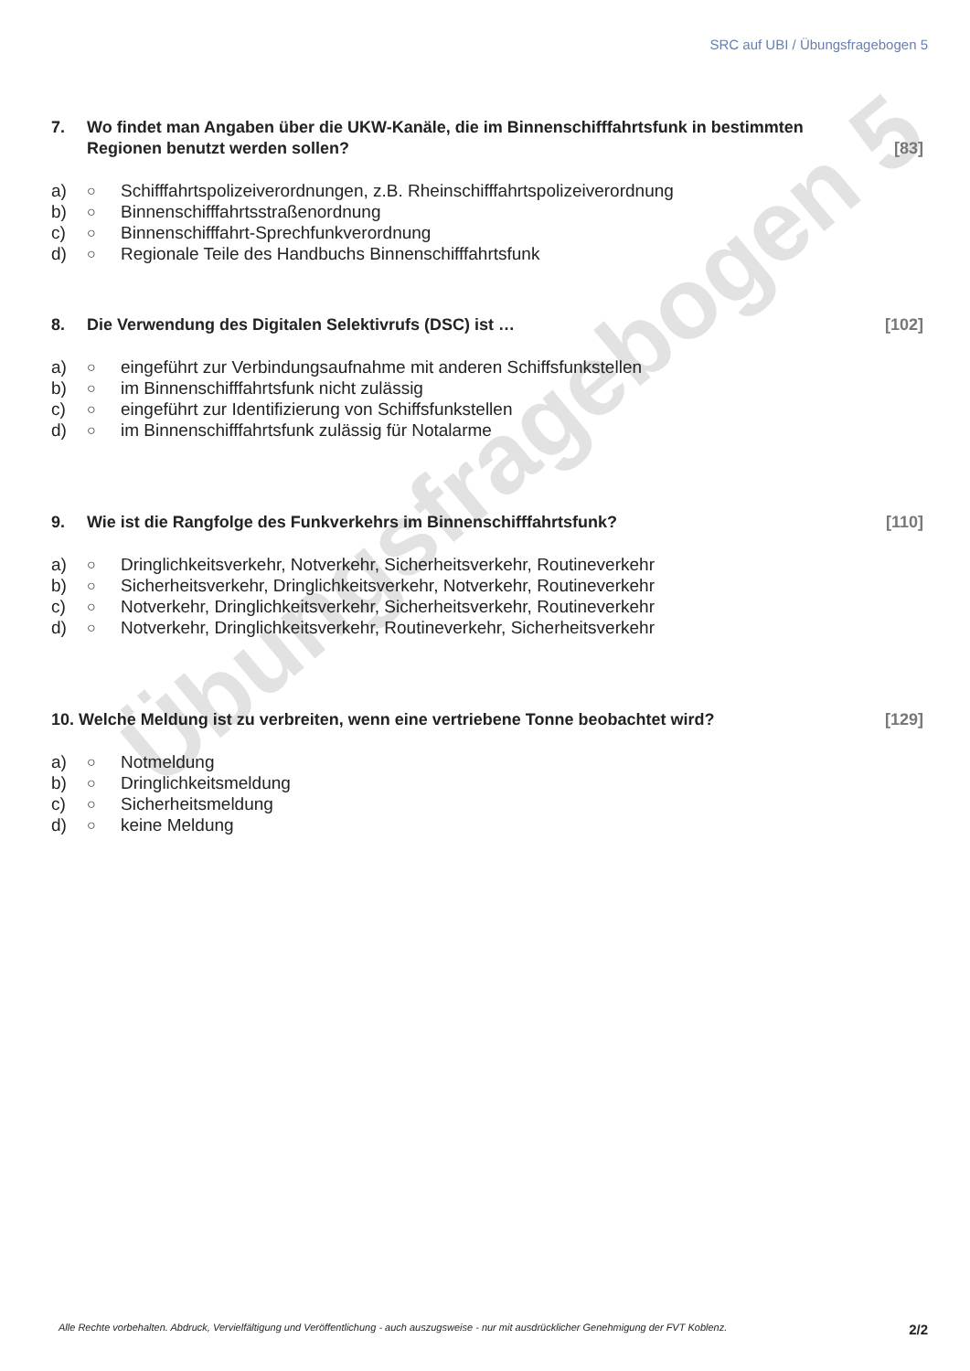Übungsfragebogen 5
SRC auf UBI / Übungsfragebogen 5
7. Wo findet man Angaben über die UKW-Kanäle, die im Binnenschifffahrtsfunk in bestimmten Regionen benutzt werden sollen? [83]
a) ○ Schifffahrtspolizeiverordnungen, z.B. Rheinschifffahrtspolizeiverordnung
b) ○ Binnenschifffahrtsstraßenordnung
c) ○ Binnenschifffahrt-Sprechfunkverordnung
d) ○ Regionale Teile des Handbuchs Binnenschifffahrtsfunk
8. Die Verwendung des Digitalen Selektivrufs (DSC) ist … [102]
a) ○ eingeführt zur Verbindungsaufnahme mit anderen Schiffsfunkstellen
b) ○ im Binnenschifffahrtsfunk nicht zulässig
c) ○ eingeführt zur Identifizierung von Schiffsfunkstellen
d) ○ im Binnenschifffahrtsfunk zulässig für Notalarme
9. Wie ist die Rangfolge des Funkverkehrs im Binnenschifffahrtsfunk? [110]
a) ○ Dringlichkeitsverkehr, Notverkehr, Sicherheitsverkehr, Routineverkehr
b) ○ Sicherheitsverkehr, Dringlichkeitsverkehr, Notverkehr, Routineverkehr
c) ○ Notverkehr, Dringlichkeitsverkehr, Sicherheitsverkehr, Routineverkehr
d) ○ Notverkehr, Dringlichkeitsverkehr, Routineverkehr, Sicherheitsverkehr
10. Welche Meldung ist zu verbreiten, wenn eine vertriebene Tonne beobachtet wird? [129]
a) ○ Notmeldung
b) ○ Dringlichkeitsmeldung
c) ○ Sicherheitsmeldung
d) ○ keine Meldung
Alle Rechte vorbehalten. Abdruck, Vervielfältigung und Veröffentlichung - auch auszugsweise - nur mit ausdrücklicher Genehmigung der FVT Koblenz. 2/2